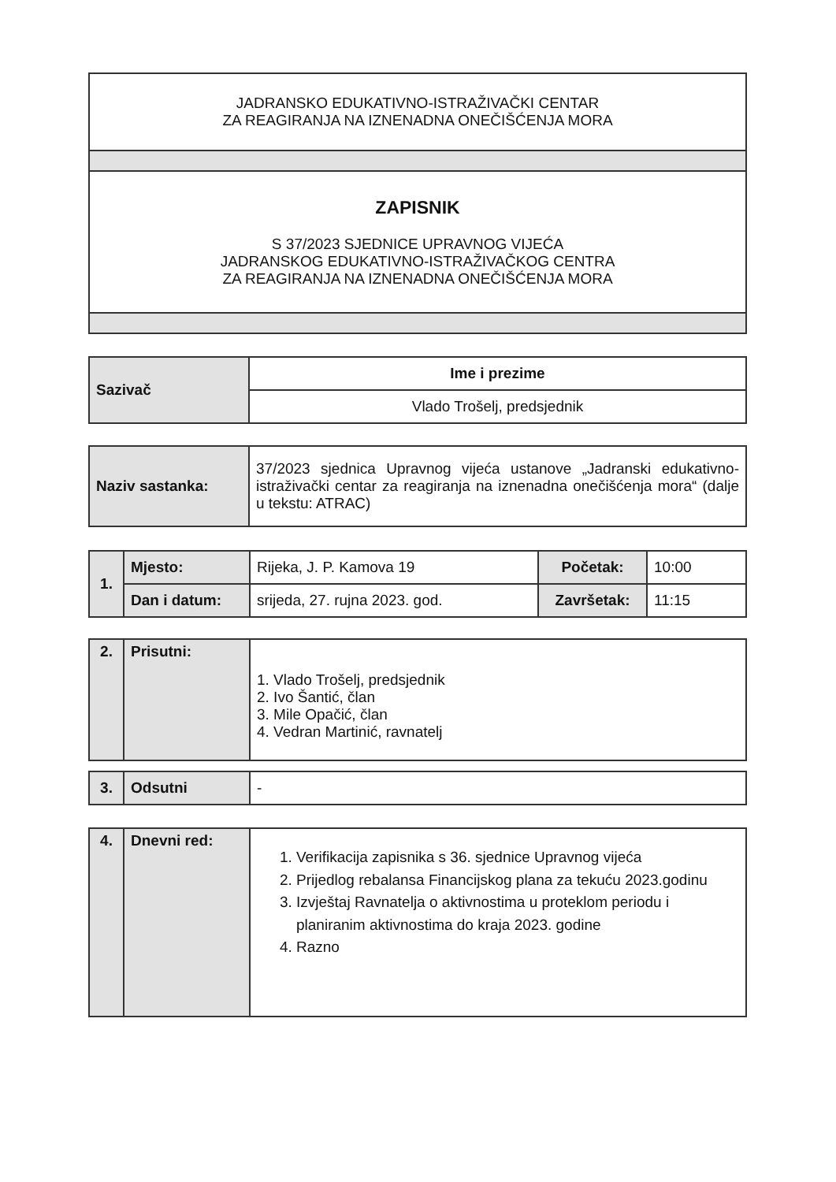| JADRANSKO EDUKATIVNO-ISTRAŽIVAČKI CENTAR ZA REAGIRANJA NA IZNENADNA ONEČIŠĆENJA MORA |
| ZAPISNIK S 37/2023 SJEDNICE UPRAVNOG VIJEĆA JADRANSKOG EDUKATIVNO-ISTRAŽIVAČKOG CENTRA ZA REAGIRANJA NA IZNENADNA ONEČIŠĆENJA MORA |
| Sazivač | Ime i prezime |
| | Vlado Trošelj, predsjednik |
| Naziv sastanka: | 37/2023 sjednica Upravnog vijeća ustanove „Jadranski edukativno-istraživački centar za reagiranja na iznenadna onečišćenja mora“ (dalje u tekstu: ATRAC) |
| 1. | Mjesto: | Rijeka, J. P. Kamova 19 | Početak: | 10:00 |
| | Dan i datum: | srijeda, 27. rujna 2023. god. | Završetak: | 11:15 |
| 2. | Prisutni: | 1. Vlado Trošelj, predsjednik 2. Ivo Šantić, član 3. Mile Opačić, član 4. Vedran Martinić, ravnatelj |
| 3. | Odsutni | - |
| 4. | Dnevni red: | 1. Verifikacija zapisnika s 36. sjednice Upravnog vijeća 2. Prijedlog rebalansa Financijskog plana za tekuću 2023.godinu 3. Izvještaj Ravnatelja o aktivnostima u proteklom periodu i planiranim aktivnostima do kraja 2023. godine 4. Razno |